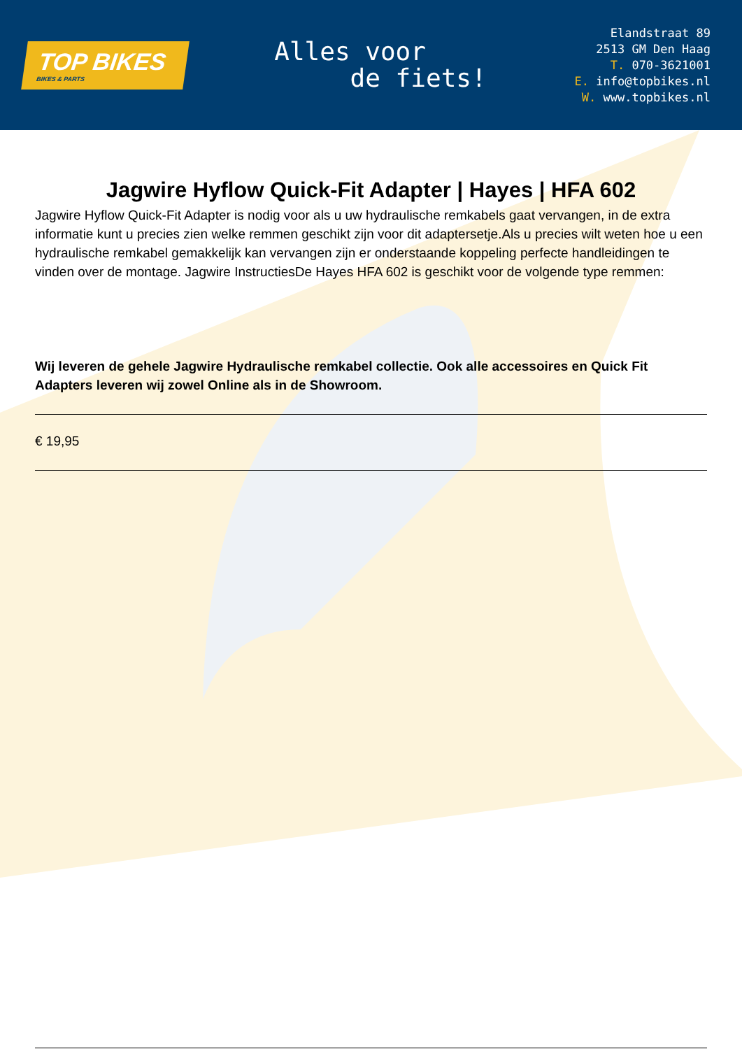TOP BIKES
BIKES & PARTS
Alles voor
de fiets!
Elandstraat 89
2513 GM Den Haag
T. 070-3621001
E. info@topbikes.nl
W. www.topbikes.nl
Jagwire Hyflow Quick-Fit Adapter | Hayes | HFA 602
Jagwire Hyflow Quick-Fit Adapter is nodig voor als u uw hydraulische remkabels gaat vervangen, in de extra informatie kunt u precies zien welke remmen geschikt zijn voor dit adaptersetje.Als u precies wilt weten hoe u een hydraulische remkabel gemakkelijk kan vervangen zijn er onderstaande koppeling perfecte handleidingen te vinden over de montage. Jagwire InstructiesDe Hayes HFA 602 is geschikt voor de volgende type remmen:
Wij leveren de gehele Jagwire Hydraulische remkabel collectie. Ook alle accessoires en Quick Fit Adapters leveren wij zowel Online als in de Showroom.
€ 19,95